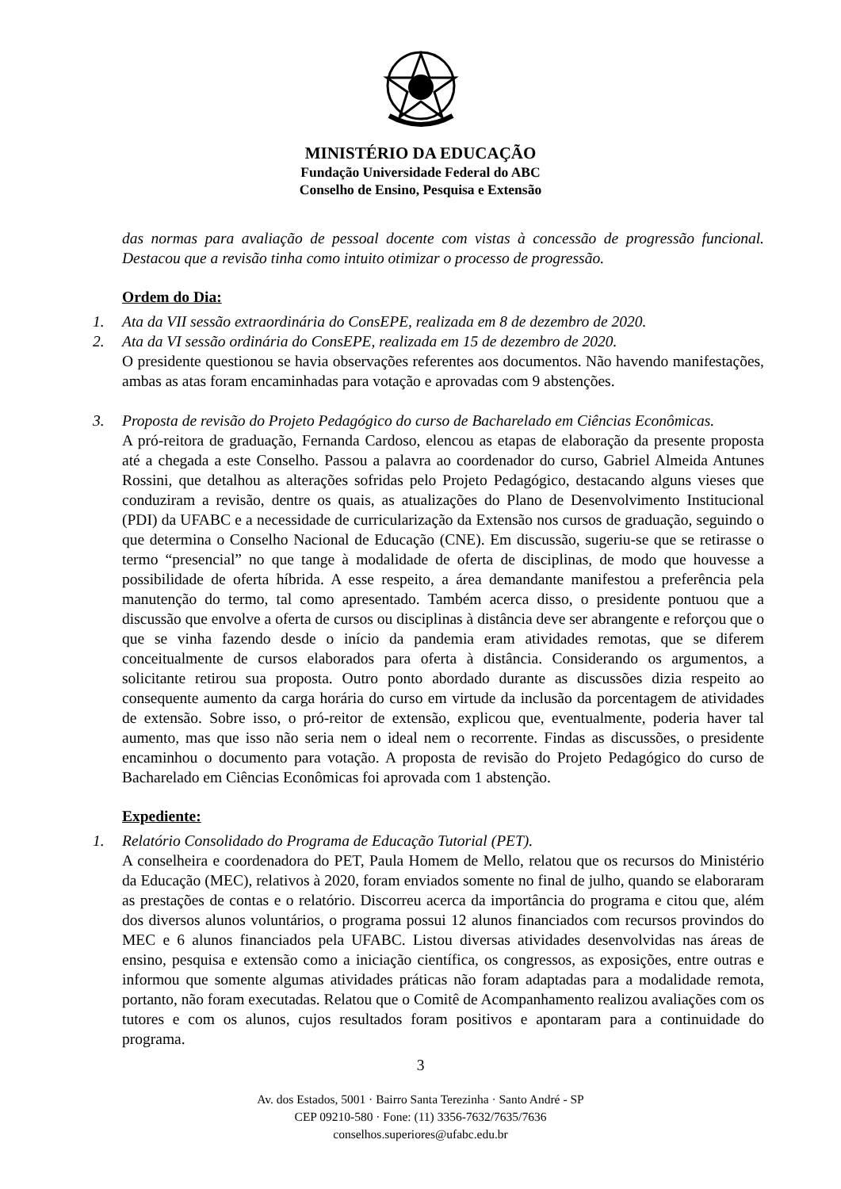MINISTÉRIO DA EDUCAÇÃO
Fundação Universidade Federal do ABC
Conselho de Ensino, Pesquisa e Extensão
das normas para avaliação de pessoal docente com vistas à concessão de progressão funcional. Destacou que a revisão tinha como intuito otimizar o processo de progressão.
Ordem do Dia:
1.
Ata da VII sessão extraordinária do ConsEPE, realizada em 8 de dezembro de 2020.
2.
Ata da VI sessão ordinária do ConsEPE, realizada em 15 de dezembro de 2020.
O presidente questionou se havia observações referentes aos documentos. Não havendo manifestações, ambas as atas foram encaminhadas para votação e aprovadas com 9 abstenções.
3.
Proposta de revisão do Projeto Pedagógico do curso de Bacharelado em Ciências Econômicas.
A pró-reitora de graduação, Fernanda Cardoso, elencou as etapas de elaboração da presente proposta até a chegada a este Conselho. Passou a palavra ao coordenador do curso, Gabriel Almeida Antunes Rossini, que detalhou as alterações sofridas pelo Projeto Pedagógico, destacando alguns vieses que conduziram a revisão, dentre os quais, as atualizações do Plano de Desenvolvimento Institucional (PDI) da UFABC e a necessidade de curricularização da Extensão nos cursos de graduação, seguindo o que determina o Conselho Nacional de Educação (CNE). Em discussão, sugeriu-se que se retirasse o termo “presencial” no que tange à modalidade de oferta de disciplinas, de modo que houvesse a possibilidade de oferta híbrida. A esse respeito, a área demandante manifestou a preferência pela manutenção do termo, tal como apresentado. Também acerca disso, o presidente pontuou que a discussão que envolve a oferta de cursos ou disciplinas à distância deve ser abrangente e reforçou que o que se vinha fazendo desde o início da pandemia eram atividades remotas, que se diferem conceitualmente de cursos elaborados para oferta à distância. Considerando os argumentos, a solicitante retirou sua proposta. Outro ponto abordado durante as discussões dizia respeito ao consequente aumento da carga horária do curso em virtude da inclusão da porcentagem de atividades de extensão. Sobre isso, o pró-reitor de extensão, explicou que, eventualmente, poderia haver tal aumento, mas que isso não seria nem o ideal nem o recorrente. Findas as discussões, o presidente encaminhou o documento para votação. A proposta de revisão do Projeto Pedagógico do curso de Bacharelado em Ciências Econômicas foi aprovada com 1 abstenção.
Expediente:
1.
Relatório Consolidado do Programa de Educação Tutorial (PET).
A conselheira e coordenadora do PET, Paula Homem de Mello, relatou que os recursos do Ministério da Educação (MEC), relativos à 2020, foram enviados somente no final de julho, quando se elaboraram as prestações de contas e o relatório. Discorreu acerca da importância do programa e citou que, além dos diversos alunos voluntários, o programa possui 12 alunos financiados com recursos provindos do MEC e 6 alunos financiados pela UFABC. Listou diversas atividades desenvolvidas nas áreas de ensino, pesquisa e extensão como a iniciação científica, os congressos, as exposições, entre outras e informou que somente algumas atividades práticas não foram adaptadas para a modalidade remota, portanto, não foram executadas. Relatou que o Comitê de Acompanhamento realizou avaliações com os tutores e com os alunos, cujos resultados foram positivos e apontaram para a continuidade do programa.
3
Av. dos Estados, 5001 · Bairro Santa Terezinha · Santo André - SP
CEP 09210-580 · Fone: (11) 3356-7632/7635/7636
conselhos.superiores@ufabc.edu.br